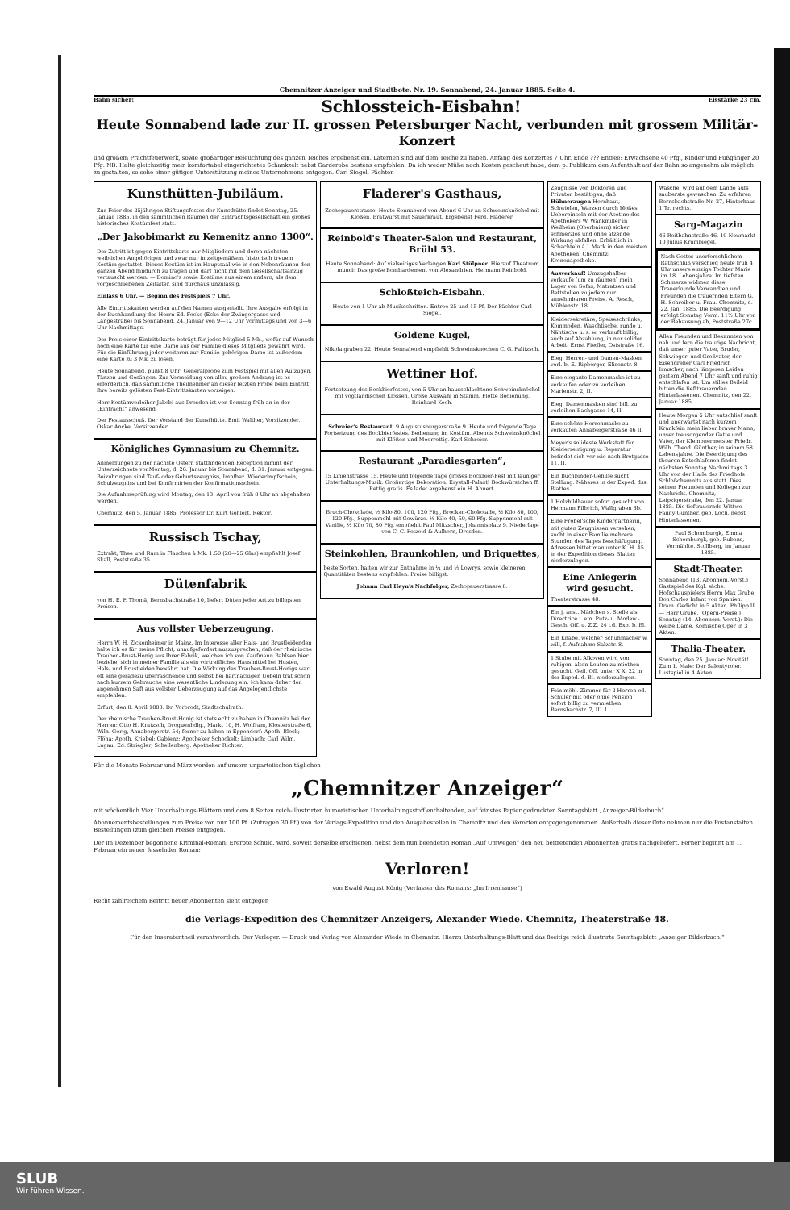Chemnitzer Anzeiger und Stadtbote. Nr. 19. Sonnabend, 24. Januar 1885. Seite 4.
Bahn sicher! Schlossteich-Eisbahn! Eisstärke 23 cm.
Heute Sonnabend lade zur II. grossen Petersburger Nacht, verbunden mit grossem Militär-Konzert
und großem Prachtfeuerwerk, sowie großartiger Beleuchtung des ganzen Teiches ergebenst ein. Laternen sind auf dem Teiche zu haben. Anfang des Konzertes 7 Uhr. Ende ??? Entree: Erwachsene 40 Pfg., Kinder und Fußgänger 20 Pfg. NB. Halte gleichzeitig mein komfortabel eingerichtetes Schankzelt nebst Garderobe bestens empfohlen. Da ich weder Mühe noch Kosten gescheut habe, dem p. Publikum den Aufenthalt auf der Bahn so angenehm als möglich zu gestalten, so sehe einer gütigen Unterstützung meines Unternehmens entgegen. Carl Siegel, Pächter.
Kunsthütten-Jubiläum.
Zur Feier des 25jährigen Stiftungsfestes der Kunsthütte findet Sonntag, 25. Januar 1885, in den sämmtlichen Räumen der Eintrachtsgesellschaft ein großes historisches Kostümfest statt:
„Der Jakobimarkt zu Kemenitz anno 1300“.
Der Zutritt ist gegen Eintrittskarte nur Mitgliedern und deren nächsten weiblichen Angehörigen und zwar nur in zeitgemäßem, historisch treuem Kostüm gestattet. Dieses Kostüm ist im Hauptsaal wie in den Nebenräumen den ganzen Abend hindurch zu tragen und darf nicht mit dem Gesellschaftsanzug vertauscht werden. — Domino's sowie Kostüme aus einem andern, als dem vorgeschriebenen Zeitalter, sind durchaus unzulässig.
Einlass 6 Uhr. — Beginn des Festspiels 7 Uhr.
Alle Eintrittskarten werden auf den Namen ausgestellt. Ihre Ausgabe erfolgt in der Buchhandlung des Herrn Ed. Focke (Ecke der Zwingergasse und Langestraße) bis Sonnabend, 24. Januar von 9—12 Uhr Vormittags und von 3—6 Uhr Nachmittags.
Der Preis einer Eintrittskarte beträgt für jedes Mitglied 5 Mk., wofür auf Wunsch noch eine Karte für eine Dame aus der Familie dieses Mitglieds gewährt wird. Für die Einführung jeder weiteren zur Familie gehörigen Dame ist außerdem eine Karte zu 3 Mk. zu lösen.
Heute Sonnabend, punkt 8 Uhr: Generalprobe zum Festspiel mit allen Aufzügen, Tänzen und Gesängen. Zur Vermeidung von allzu großem Andrang ist es erforderlich, daß sämmtliche Theilnehmer an dieser letzten Probe beim Eintritt ihre bereits gelösten Fest-Eintrittskarten vorzeigen.
Herr Kostümverleiher Jakobi aus Dresden ist von Sonntag früh an in der „Eintracht“ anwesend.
Der Festausschuß. Der Vorstand der Kunsthütte. Emil Walther, Vorsitzender. Oskar Ancke, Vorsitzender.
Königliches Gymnasium zu Chemnitz.
Anmeldungen zu der nächste Ostern stattfindenden Reception nimmt der Unterzeichnete vonMontag, d. 26. Januar bis Sonnabend, d. 31. Januar entgegen. Beizubringen sind Tauf- oder Geburtszeugniss, Impfbez. Wiederimpfschein, Schulzeugniss und bei Konfirmirten der Konfirmationsschein.
Die Aufnahmeprüfung wird Montag, den 13. April von früh 8 Uhr an abgehalten werden.
Chemnitz, den 5. Januar 1885. Professor Dr. Kurt Gehlert, Rektor.
Russisch Tschay,
Extrakt, Thee und Rum in Flaschen à Mk. 1.50 (20—25 Glas) empfiehlt Josef Skall, Poststraße 35.
Dütenfabrik
von H. E. P. Thomä, Bernsbachstraße 10, liefert Düten jeder Art zu billigsten Preisen.
Aus vollster Ueberzeugung.
Herrn W. H. Zickenheimer in Mainz. Im Interesse aller Hals- und Brustleidenden halte ich es für meine Pflicht, unaufgefordert auszusprechen, daß der rheinische Trauben-Brust-Honig aus Ihrer Fabrik, welchen ich von Kaufmann Bahlsen hier beziehe, sich in meiner Familie als ein vortreffliches Hausmittel bei Husten, Hals- und Brustleiden bewährt hat. Die Wirkung des Trauben-Brust-Honigs war oft eine geradezu überraschende und selbst bei hartnäckigen Uebeln trat schon nach kurzem Gebrauche eine wesentliche Linderung ein. Ich kann daher den angenehmen Saft aus vollster Ueberzeugung auf das Angelegentlichste empfehlen.
Erfurt, den 8. April 1883. Dr. Vorbrodt, Stadtschulrath.
Der rheinische Trauben-Brust-Honig ist stets echt zu haben in Chemnitz bei den Herren: Otto H. Kratzsch, Droguenhdlg., Markt 10, H. Wolfram, Klosterstraße 6, Wilh. Gorig, Annabergerstr. 54; ferner zu haben in Eppendorf: Apoth. Block; Flöha: Apoth. Kriebel; Gablenz: Apotheker Schockelt; Limbach: Carl Wilm. Lugau: Ed. Striegler; Schellenberg: Apotheker Richter.
Fladerer's Gasthaus,
Zschopauerstrasse. Heute Sonnabend von Abend 6 Uhr an Schweinsknöchel mit Klößen, Bratwurst mit Sauerkraut. Ergebenst Ferd. Fladerer.
Reinbold's Theater-Salon und Restaurant, Brühl 53.
Heute Sonnabend: Auf vielseitiges Verlangen Karl Stülpner. Hierauf Theatrum mundi: Das große Bombardement von Alexandrien. Hermann Reinbold.
Schloßteich-Eisbahn.
Heute von 1 Uhr ab Musikschritten. Entree 25 und 15 Pf. Der Pächter Carl Siegel.
Goldene Kugel,
Nikolaigraben 22. Heute Sonnabend empfiehlt Schweinsknochen C. G. Palitzsch.
Wettiner Hof.
Fortsetzung des Bockbierfestes, von 5 Uhr an hausschlachtene Schweinsknöchel mit vogtländischen Klössen. Große Auswahl in Stamm. Flotte Bedienung. Reinhard Koch.
Schreier's Restaurant. 9 Augustusburgerstraße 9. Heute und folgende Tage Fortsetzung des Bockbierfestes. Bedienung im Kostüm. Abends Schweinsknöchel mit Klößen und Meerrettig. Karl Schreier.
Restaurant „Paradiesgarten“,
15 Linienstrasse 15. Heute und folgende Tage großes Bockbier-Fest mit launiger Unterhaltungs-Musik. Großartige Dekoration: Krystall-Palast! Bockwürstchen ff. Rettig gratis. Es ladet ergebenst ein H. Ahnert.
Bruch-Chokolade, ½ Kilo 80, 100, 120 Pfg., Brocken-Chokolade, ½ Kilo 80, 100, 120 Pfg., Suppenmehl mit Gewürze. ½ Kilo 40, 50, 60 Pfg. Suppenmehl mit Vanille, ½ Kilo 70, 80 Pfg. empfiehlt Paul Mitzscher, Johannisplatz 9. Niederlage von C. C. Petzold & Aulhorn, Dresden.
Steinkohlen, Braunkohlen, und Briquettes,
beste Sorten, halten wir zur Entnahme in ¼ und ½ Lowrys, sowie kleineren Quantitäten bestens empfohlen. Preise billigst.
Johann Carl Heyn's Nachfolger, Zschopauerstrasse 8.
Zeugnisse von Doktoren und Privaten bestätigen, daß Hühneraugen Hornhaut, Schwielen, Warzen durch bloßes Ueberpinseln mit der Acetine des Apothekers W. Wankmiller in Weilheim (Oberbaiern) sicher schmerzlos und ohne ätzende Wirkung abfallen. Erhältlich in Schachteln à 1 Mark in den meisten Apotheken. Chemnitz: Kronenapotheke.
Ausverkauf! Umzugshalber verkaufe (um zu räumen) mein Lager von Sofas, Matratzen und Bettstellen zu jedem nur annehmbaren Preise. A. Resch, Mühlenstr. 18.
Kleidersekretäre, Speiseschränke, Kommoden, Waschtische, runde u. Nähtische u. s. w. verkauft billig, auch auf Abzahlung, in nur solider Arbeit. Ernst Fiedler, Oststraße 16.
Eleg. Herren- und Damen-Masken verl. b. E. Ripberger, Elisenstr. 8.
Eine elegante Damenmaske ist zu verkaufen oder zu verleihen Marienstr. 2, II.
Eleg. Damenmasken sind bill. zu verleihen Bachgasse 14, II.
Eine schöne Herrenmaske zu verkaufen Annabergerstraße 46 II.
Meyer's solideste Werkstatt für Kleiderreinigung u. Reparatur befindet sich vor wie nach Bretgasse 11, II.
Ein Buchbinder-Gehilfe sucht Stellung. Näheres in der Exped. dss. Blattes.
1 Holzbildhauer sofort gesucht von Hermann Filbrich, Wallgraben 6b.
Eine Fröbel'sche Kindergärtnerin, mit guten Zeugnissen versehen, sucht in einer Familie mehrere Stunden des Tages Beschäftigung. Adressen bittet man unter K. H. 45 in der Expedition dieses Blattes niederzulegen.
Eine Anlegerin wird gesucht.
Theaterstrasse 48.
Ein j. anst. Mädchen s. Stelle als Directrice i. ein. Putz- u. Modew.-Gesch. Off. u. Z.Z. 24 i.d. Exp. b. Bl.
Ein Knabe, welcher Schuhmacher w. will, f. Aufnahme Salzstr. 8.
1 Stube mit Alkoven wird von ruhigen, alten Leuten zu miethen gesucht. Gefl. Off. unter X X. 22 in der Exped. d. Bl. niederzulegen.
Fein möbl. Zimmer für 2 Herren od. Schüler mit oder ohne Pension sofort billig zu vermiethen. Bernsbachstr. 7, III. l.
Wäsche, wird auf dem Lande aufs sauberste gewaschen. Zu erfahren Bernsbachstraße Nr. 27, Hinterhaus 1 Tr. rechts.
Sarg-Magazin
46 Reitbahnstraße 46, 10 Neumarkt 10 Julius Krumbiegel.
Nach Gottes unerforschlichem Rathschluß verschied heute früh 4 Uhr unsere einzige Tochter Marie im 18. Lebensjahre. Im tiefsten Schmerze widmen diese Trauerkunde Verwandten und Freunden die trauernden Eltern G. H. Schreiber u. Frau. Chemnitz, d. 22. Jan. 1885. Die Beerdigung erfolgt Sonntag Vorm. 11½ Uhr von der Behausung ab, Poststraße 27c.
Allen Freunden und Bekannten von nah und fern die traurige Nachricht, daß unser guter Vater, Bruder, Schwieger- und Großvater, der Eisendreher Carl Friedrich Irmscher, nach längeren Leiden gestern Abend 7 Uhr sanft und ruhig entschlafen ist. Um stilles Beileid bitten die tiefttrauernden Hinterlassenen. Chemnitz, den 22. Januar 1885.
Heute Morgen 5 Uhr entschlief sanft und unerwartet nach kurzem Krankfein mein lieber braver Mann, unser treusorgender Gatte und Vater, der Klempnermeister Friedr. Wilh. Theod. Günther, in seinem 58. Lebensjahre. Die Beerdigung des theuren Entschlafenen findet nächsten Sonntag Nachmittags 3 Uhr von der Halle des Friedhofs Schloßchemnitz aus statt. Dies seinen Freunden und Kollegen zur Nachricht. Chemnitz, Leipzigerstraße, den 22. Januar 1885. Die tieftrauernde Wittwe Fanny Günther, geb. Loch, nebst Hinterlassenen.
Paul Schomburgk, Emma Schomburgk, geb. Rubens, Vermählte. Stollberg, im Januar 1885.
Stadt-Theater.
Sonnabend (13. Abonnem.-Vorst.) Gastspiel des Kgl. sächs. Hofschauspielers Herrn Max Grube. Don Carlos Infant von Spanien. Dram. Gedicht in 5 Akten. Philipp II. — Herr Grube. (Opern-Preise.) Sonntag (14. Abonnem.-Vorst.): Die weiße Dame. Komische Oper in 3 Akten.
Thalia-Theater.
Sonntag, den 25. Januar: Novität! Zum 1. Male: Der Salontyroler. Lustspiel in 4 Akten.
Für die Monate Februar und März werden auf unsern unparteiischen täglichen
„Chemnitzer Anzeiger“
mit wöchentlich Vier Unterhaltungs-Blättern und dem 8 Seiten reich-illustrirten humoristischen Unterhaltungsstoff enthaltenden, auf feinstes Papier gedruckten Sonntagsblatt „Anzeiger-Bilderbuch“
Abonnementsbestellungen zum Preise von nur 100 Pf. (Zutragen 30 Pf.) von der Verlags-Expedition und den Ausgabestellen in Chemnitz und den Vororten entgegengenommen. Außerhalb dieser Orte nehmen nur die Postanstalten Bestellungen (zum gleichen Preise) entgegen.
Der im Dezember begonnene Kriminal-Roman: Ererbte Schuld. wird, soweit derselbe erschienen, nebst dem nun beendeten Roman „Auf Umwegen“ den neu beitretenden Abonnenten gratis nachgeliefert. Ferner beginnt am 1. Februar ein neuer fesselnder Roman:
Verloren!
von Ewald August König (Verfasser des Romans: „Im Irrenhause“)
Recht zahlreichem Beitritt neuer Abonnenten sieht entgegen
die Verlags-Expedition des Chemnitzer Anzeigers, Alexander Wiede. Chemnitz, Theaterstraße 48.
Für den Inseratentheil verantwortlich: Der Verleger. — Druck und Verlag von Alexander Wiede in Chemnitz. Hierzu Unterhaltungs-Blatt und das 8seitige reich illustrirte Sonntagsblatt „Anzeiger Bilderbuch.“
SLUB
Wir führen Wissen.